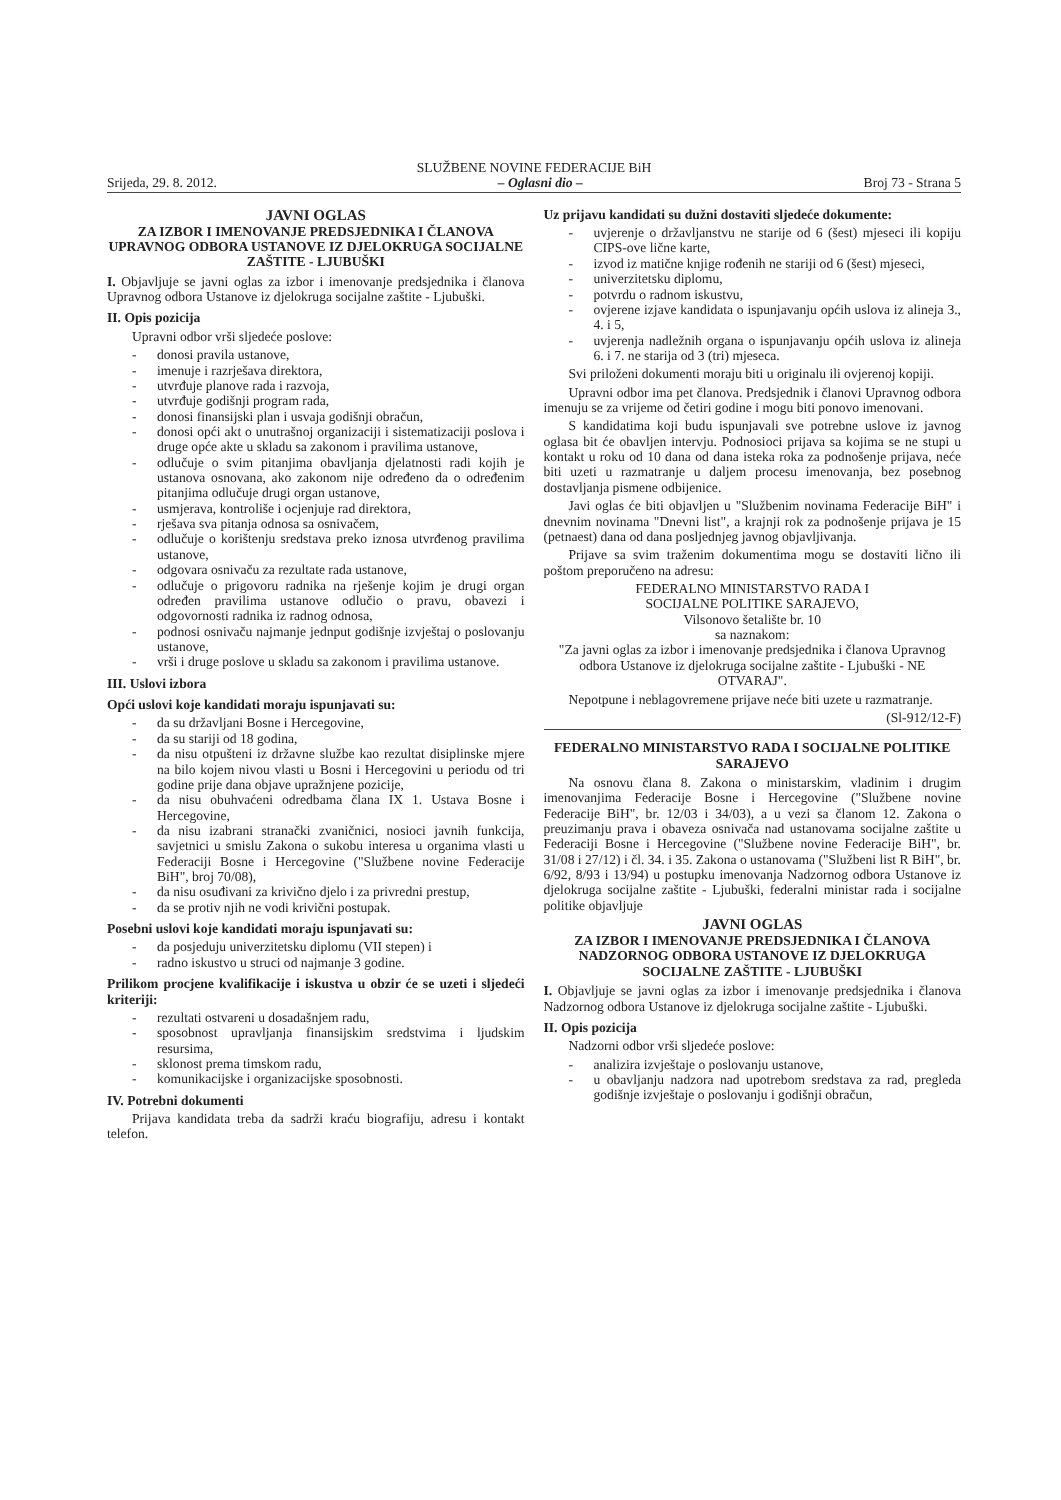SLUŽBENE NOVINE FEDERACIJE BiH
Srijeda, 29. 8. 2012. – Oglasni dio – Broj 73 - Strana 5
JAVNI OGLAS
ZA IZBOR I IMENOVANJE PREDSJEDNIKA I ČLANOVA UPRAVNOG ODBORA USTANOVE IZ DJELOKRUGA SOCIJALNE ZAŠTITE - LJUBUŠKI
I. Objavljuje se javni oglas za izbor i imenovanje predsjednika i članova Upravnog odbora Ustanove iz djelokruga socijalne zaštite - Ljubuški.
II. Opis pozicija
Upravni odbor vrši sljedeće poslove:
donosi pravila ustanove,
imenuje i razrješava direktora,
utvrđuje planove rada i razvoja,
utvrđuje godišnji program rada,
donosi finansijski plan i usvaja godišnji obračun,
donosi opći akt o unutrašnoj organizaciji i sistematizaciji poslova i druge opće akte u skladu sa zakonom i pravilima ustanove,
odlučuje o svim pitanjima obavljanja djelatnosti radi kojih je ustanova osnovana, ako zakonom nije određeno da o određenim pitanjima odlučuje drugi organ ustanove,
usmjerava, kontroliše i ocjenjuje rad direktora,
rješava sva pitanja odnosa sa osnivačem,
odlučuje o korištenju sredstava preko iznosa utvrđenog pravilima ustanove,
odgovara osnivaču za rezultate rada ustanove,
odlučuje o prigovoru radnika na rješenje kojim je drugi organ određen pravilima ustanove odlučio o pravu, obavezi i odgovornosti radnika iz radnog odnosa,
podnosi osnivaču najmanje jednput godišnje izvještaj o poslovanju ustanove,
vrši i druge poslove u skladu sa zakonom i pravilima ustanove.
III. Uslovi izbora
Opći uslovi koje kandidati moraju ispunjavati su:
da su državljani Bosne i Hercegovine,
da su stariji od 18 godina,
da nisu otpušteni iz državne službe kao rezultat disiplinske mjere na bilo kojem nivou vlasti u Bosni i Hercegovini u periodu od tri godine prije dana objave upražnjene pozicije,
da nisu obuhvaćeni odredbama člana IX 1. Ustava Bosne i Hercegovine,
da nisu izabrani stranački zvaničnici, nosioci javnih funkcija, savjetnici u smislu Zakona o sukobu interesa u organima vlasti u Federaciji Bosne i Hercegovine ("Službene novine Federacije BiH", broj 70/08),
da nisu osuđivani za krivično djelo i za privredni prestup,
da se protiv njih ne vodi krivični postupak.
Posebni uslovi koje kandidati moraju ispunjavati su:
da posjeduju univerzitetsku diplomu (VII stepen) i
radno iskustvo u struci od najmanje 3 godine.
Prilikom procjene kvalifikacije i iskustva u obzir će se uzeti i sljedeći kriteriji:
rezultati ostvareni u dosadašnjem radu,
sposobnost upravljanja finansijskim sredstvima i ljudskim resursima,
sklonost prema timskom radu,
komunikacijske i organizacijske sposobnosti.
IV. Potrebni dokumenti
Prijava kandidata treba da sadrži kraću biografiju, adresu i kontakt telefon.
Uz prijavu kandidati su dužni dostaviti sljedeće dokumente:
uvjerenje o državljanstvu ne starije od 6 (šest) mjeseci ili kopiju CIPS-ove lične karte,
izvod iz matične knjige rođenih ne stariji od 6 (šest) mjeseci,
univerzitetsku diplomu,
potvrdu o radnom iskustvu,
ovjerene izjave kandidata o ispunjavanju općih uslova iz alineja 3., 4. i 5,
uvjerenja nadležnih organa o ispunjavanju općih uslova iz alineja 6. i 7. ne starija od 3 (tri) mjeseca.
Svi priloženi dokumenti moraju biti u originalu ili ovjerenoj kopiji.
Upravni odbor ima pet članova. Predsjednik i članovi Upravnog odbora imenuju se za vrijeme od četiri godine i mogu biti ponovo imenovani.
S kandidatima koji budu ispunjavali sve potrebne uslove iz javnog oglasa bit će obavljen intervju. Podnosioci prijava sa kojima se ne stupi u kontakt u roku od 10 dana od dana isteka roka za podnošenje prijava, neće biti uzeti u razmatranje u daljem procesu imenovanja, bez posebnog dostavljanja pismene odbijenice.
Javi oglas će biti objavljen u "Službenim novinama Federacije BiH" i dnevnim novinama "Dnevni list", a krajnji rok za podnošenje prijava je 15 (petnaest) dana od dana posljednjeg javnog objavljivanja.
Prijave sa svim traženim dokumentima mogu se dostaviti lično ili poštom preporučeno na adresu:
FEDERALNO MINISTARSTVO RADA I
SOCIJALNE POLITIKE SARAJEVO,
Vilsonovo šetalište br. 10
sa naznakom:
"Za javni oglas za izbor i imenovanje predsjednika i članova Upravnog odbora Ustanove iz djelokruga socijalne zaštite - Ljubuški - NE OTVARAJ".
Nepotpune i neblagovremene prijave neće biti uzete u razmatranje.
(Sl-912/12-F)
FEDERALNO MINISTARSTVO RADA I SOCIJALNE POLITIKE SARAJEVO
Na osnovu člana 8. Zakona o ministarskim, vladinim i drugim imenovanjima Federacije Bosne i Hercegovine ("Službene novine Federacije BiH", br. 12/03 i 34/03), a u vezi sa članom 12. Zakona o preuzimanju prava i obaveza osnivača nad ustanovama socijalne zaštite u Federaciji Bosne i Hercegovine ("Službene novine Federacije BiH", br. 31/08 i 27/12) i čl. 34. i 35. Zakona o ustanovama ("Službeni list R BiH", br. 6/92, 8/93 i 13/94) u postupku imenovanja Nadzornog odbora Ustanove iz djelokruga socijalne zaštite - Ljubuški, federalni ministar rada i socijalne politike objavljuje
JAVNI OGLAS
ZA IZBOR I IMENOVANJE PREDSJEDNIKA I ČLANOVA NADZORNOG ODBORA USTANOVE IZ DJELOKRUGA SOCIJALNE ZAŠTITE - LJUBUŠKI
I. Objavljuje se javni oglas za izbor i imenovanje predsjednika i članova Nadzornog odbora Ustanove iz djelokruga socijalne zaštite - Ljubuški.
II. Opis pozicija
Nadzorni odbor vrši sljedeće poslove:
analizira izvještaje o poslovanju ustanove,
u obavljanju nadzora nad upotrebom sredstava za rad, pregleda godišnje izvještaje o poslovanju i godišnji obračun,